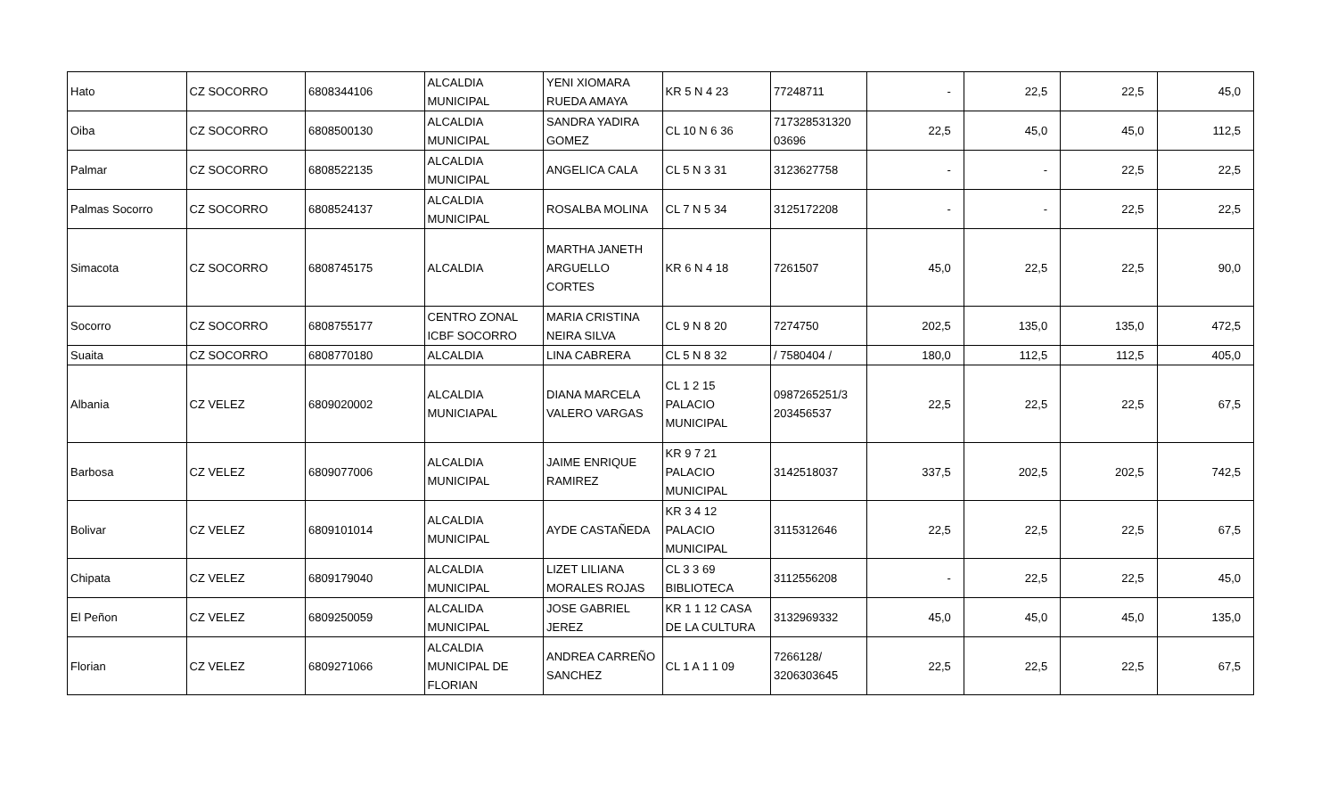| Hato | CZ SOCORRO | 6808344106 | ALCALDIA MUNICIPAL | YENI XIOMARA RUEDA AMAYA | KR 5 N 4 23 | 77248711 | - | 22,5 | 22,5 | 45,0 |
| Oiba | CZ SOCORRO | 6808500130 | ALCALDIA MUNICIPAL | SANDRA YADIRA GOMEZ | CL 10 N 6 36 | 717328531320 03696 | 22,5 | 45,0 | 45,0 | 112,5 |
| Palmar | CZ SOCORRO | 6808522135 | ALCALDIA MUNICIPAL | ANGELICA CALA | CL 5 N 3 31 | 3123627758 | - | - | 22,5 | 22,5 |
| Palmas Socorro | CZ SOCORRO | 6808524137 | ALCALDIA MUNICIPAL | ROSALBA MOLINA | CL 7 N 5 34 | 3125172208 | - | - | 22,5 | 22,5 |
| Simacota | CZ SOCORRO | 6808745175 | ALCALDIA | MARTHA JANETH ARGUELLO CORTES | KR 6 N 4 18 | 7261507 | 45,0 | 22,5 | 22,5 | 90,0 |
| Socorro | CZ SOCORRO | 6808755177 | CENTRO ZONAL ICBF SOCORRO | MARIA CRISTINA NEIRA SILVA | CL 9 N 8 20 | 7274750 | 202,5 | 135,0 | 135,0 | 472,5 |
| Suaita | CZ SOCORRO | 6808770180 | ALCALDIA | LINA CABRERA | CL 5 N 8 32 | / 7580404 / | 180,0 | 112,5 | 112,5 | 405,0 |
| Albania | CZ VELEZ | 6809020002 | ALCALDIA MUNICIAPAL | DIANA MARCELA VALERO VARGAS | CL 1 2 15 PALACIO MUNICIPAL | 0987265251/3 203456537 | 22,5 | 22,5 | 22,5 | 67,5 |
| Barbosa | CZ VELEZ | 6809077006 | ALCALDIA MUNICIPAL | JAIME ENRIQUE RAMIREZ | KR 9 7 21 PALACIO MUNICIPAL | 3142518037 | 337,5 | 202,5 | 202,5 | 742,5 |
| Bolivar | CZ VELEZ | 6809101014 | ALCALDIA MUNICIPAL | AYDE CASTAÑEDA | KR 3 4 12 PALACIO MUNICIPAL | 3115312646 | 22,5 | 22,5 | 22,5 | 67,5 |
| Chipata | CZ VELEZ | 6809179040 | ALCALDIA MUNICIPAL | LIZET LILIANA MORALES ROJAS | CL 3 3 69 BIBLIOTECA | 3112556208 | - | 22,5 | 22,5 | 45,0 |
| El Peñon | CZ VELEZ | 6809250059 | ALCALIDA MUNICIPAL | JOSE GABRIEL JEREZ | KR 1 1 12 CASA DE LA CULTURA | 3132969332 | 45,0 | 45,0 | 45,0 | 135,0 |
| Florian | CZ VELEZ | 6809271066 | ALCALDIA MUNICIPAL DE FLORIAN | ANDREA CARREÑO SANCHEZ | CL 1 A 1 1 09 | 7266128/ 3206303645 | 22,5 | 22,5 | 22,5 | 67,5 |